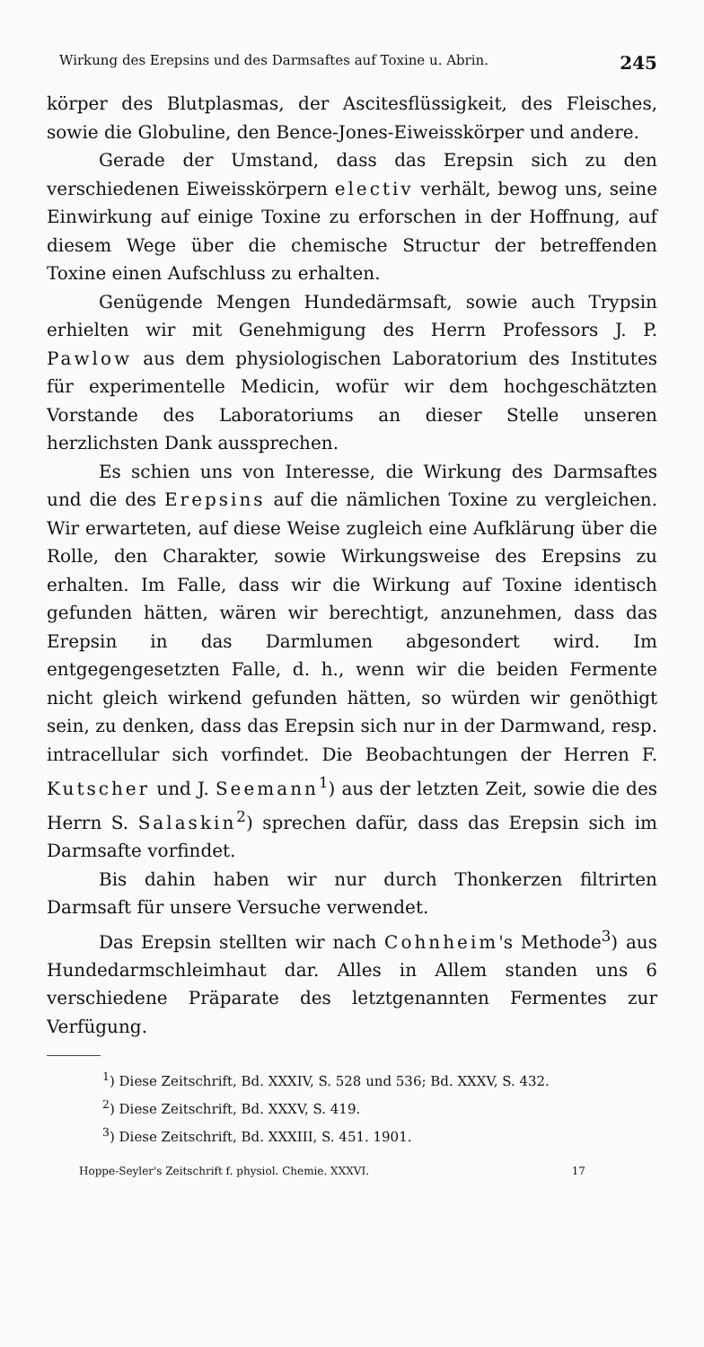Wirkung des Erepsins und des Darmsaftes auf Toxine u. Abrin. 245
körper des Blutplasmas, der Ascitesflüssigkeit, des Fleisches, sowie die Globuline, den Bence-Jones-Eiweisskörper und andere.
Gerade der Umstand, dass das Erepsin sich zu den verschiedenen Eiweisskörpern electiv verhält, bewog uns, seine Einwirkung auf einige Toxine zu erforschen in der Hoffnung, auf diesem Wege über die chemische Structur der betreffenden Toxine einen Aufschluss zu erhalten.
Genügende Mengen Hundedärmsaft, sowie auch Trypsin erhielten wir mit Genehmigung des Herrn Professors J. P. Pawlow aus dem physiologischen Laboratorium des Institutes für experimentelle Medicin, wofür wir dem hochgeschätzten Vorstande des Laboratoriums an dieser Stelle unseren herzlichsten Dank aussprechen.
Es schien uns von Interesse, die Wirkung des Darmsaftes und die des Erepsins auf die nämlichen Toxine zu vergleichen. Wir erwarteten, auf diese Weise zugleich eine Aufklärung über die Rolle, den Charakter, sowie Wirkungsweise des Erepsins zu erhalten. Im Falle, dass wir die Wirkung auf Toxine identisch gefunden hätten, wären wir berechtigt, anzunehmen, dass das Erepsin in das Darmlumen abgesondert wird. Im entgegengesetzten Falle, d. h., wenn wir die beiden Fermente nicht gleich wirkend gefunden hätten, so würden wir genöthigt sein, zu denken, dass das Erepsin sich nur in der Darmwand, resp. intracellular sich vorfindet. Die Beobachtungen der Herren F. Kutscher und J. Seemann<sup>1</sup>) aus der letzten Zeit, sowie die des Herrn S. Salaskin<sup>2</sup>) sprechen dafür, dass das Erepsin sich im Darmsafte vorfindet.
Bis dahin haben wir nur durch Thonkerzen filtrirten Darmsaft für unsere Versuche verwendet.
Das Erepsin stellten wir nach Cohnheim's Methode<sup>3</sup>) aus Hundedarmschleimhaut dar. Alles in Allem standen uns 6 verschiedene Präparate des letztgenannten Fermentes zur Verfügung.
<sup>1</sup>) Diese Zeitschrift, Bd. XXXIV, S. 528 und 536; Bd. XXXV, S. 432.
<sup>2</sup>) Diese Zeitschrift, Bd. XXXV, S. 419.
<sup>3</sup>) Diese Zeitschrift, Bd. XXXIII, S. 451. 1901.
Hoppe-Seyler's Zeitschrift f. physiol. Chemie. XXXVI. 17